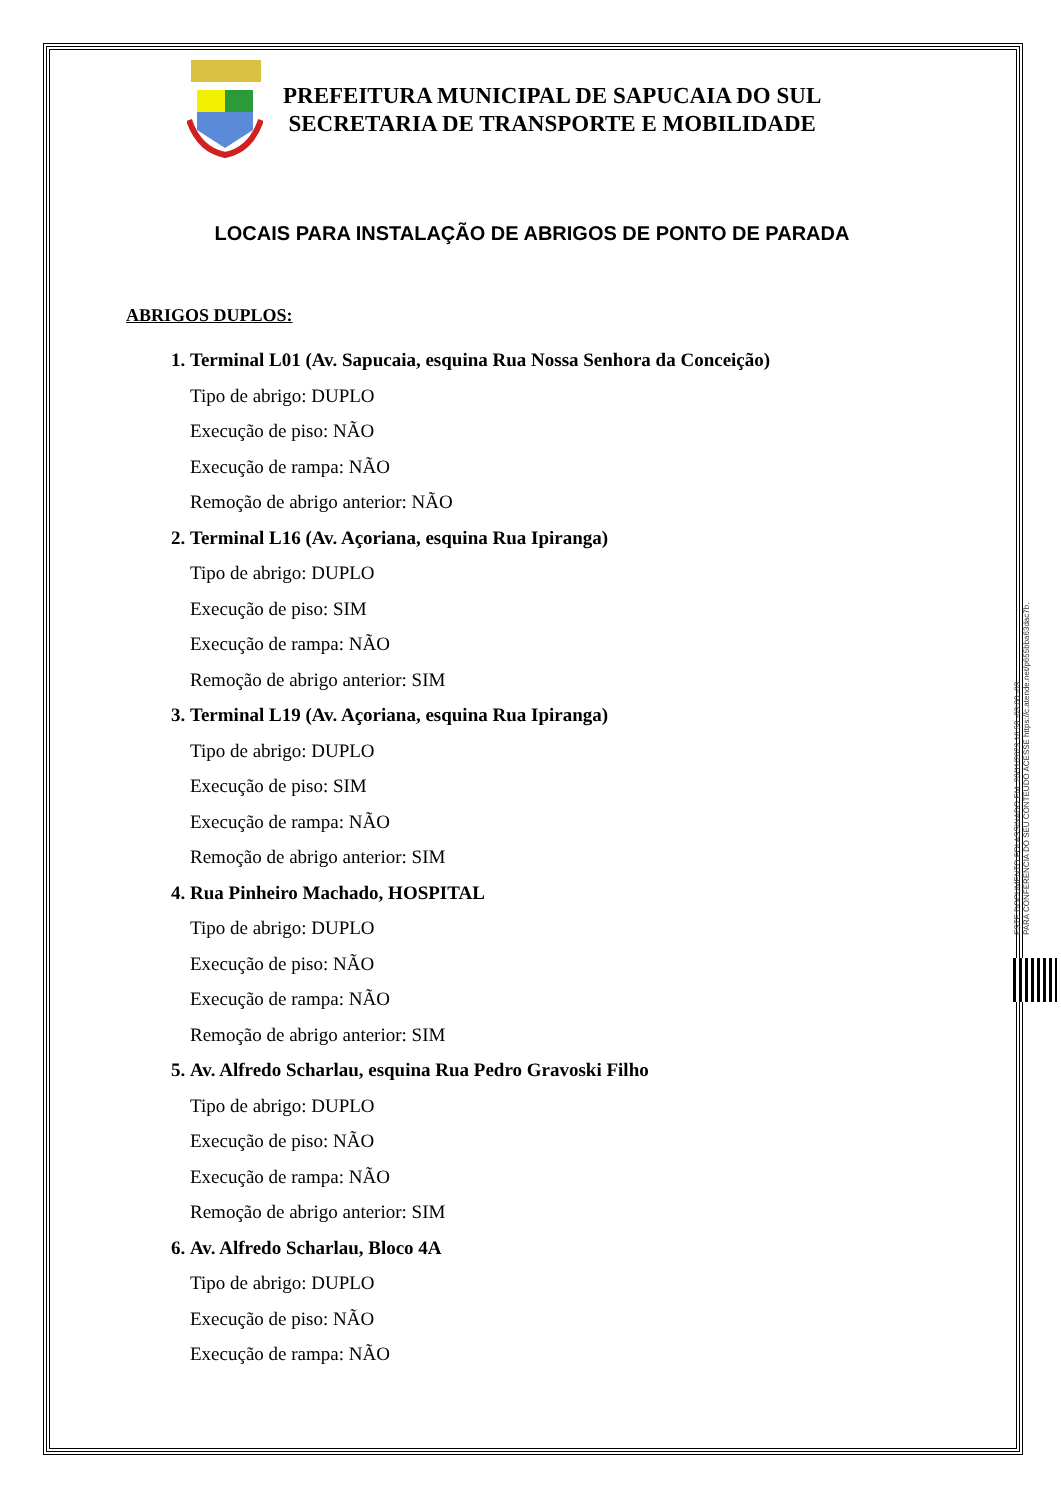PREFEITURA MUNICIPAL DE SAPUCAIA DO SUL
SECRETARIA DE TRANSPORTE E MOBILIDADE
LOCAIS PARA INSTALAÇÃO DE ABRIGOS DE PONTO DE PARADA
ABRIGOS DUPLOS:
1. Terminal L01 (Av. Sapucaia, esquina Rua Nossa Senhora da Conceição)
Tipo de abrigo: DUPLO
Execução de piso: NÃO
Execução de rampa: NÃO
Remoção de abrigo anterior: NÃO
2. Terminal L16 (Av. Açoriana, esquina Rua Ipiranga)
Tipo de abrigo: DUPLO
Execução de piso: SIM
Execução de rampa: NÃO
Remoção de abrigo anterior: SIM
3. Terminal L19 (Av. Açoriana, esquina Rua Ipiranga)
Tipo de abrigo: DUPLO
Execução de piso: SIM
Execução de rampa: NÃO
Remoção de abrigo anterior: SIM
4. Rua Pinheiro Machado, HOSPITAL
Tipo de abrigo: DUPLO
Execução de piso: NÃO
Execução de rampa: NÃO
Remoção de abrigo anterior: SIM
5. Av. Alfredo Scharlau, esquina Rua Pedro Gravoski Filho
Tipo de abrigo: DUPLO
Execução de piso: NÃO
Execução de rampa: NÃO
Remoção de abrigo anterior: SIM
6. Av. Alfredo Scharlau, Bloco 4A
Tipo de abrigo: DUPLO
Execução de piso: NÃO
Execução de rampa: NÃO
ESTE DOCUMENTO FOI ASSINADO EM: 20/11/2023 16:58 -03:00 -03
PARA CONFERÊNCIA DO SEU CONTEÚDO ACESSE https://c.atende.net/p655bba63dac7b.